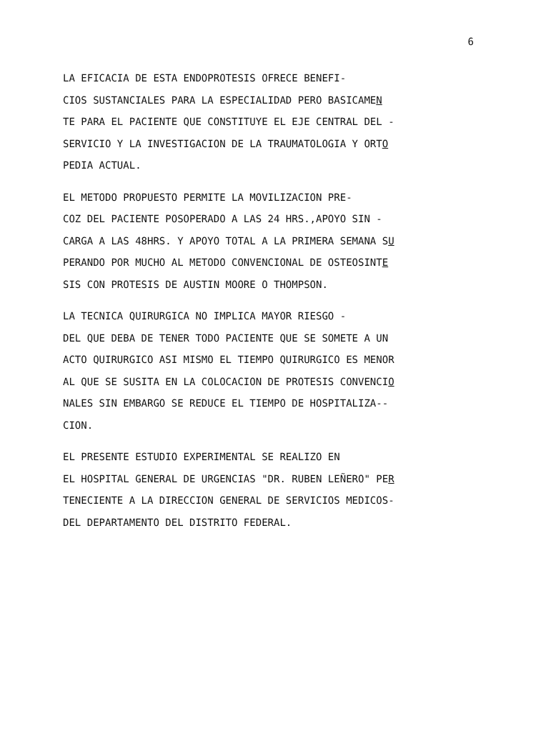6
LA EFICACIA DE ESTA ENDOPROTESIS OFRECE BENEFI- CIOS SUSTANCIALES PARA LA ESPECIALIDAD PERO BASICAMEN TE PARA EL PACIENTE QUE CONSTITUYE EL EJE CENTRAL DEL - SERVICIO Y LA INVESTIGACION DE LA TRAUMATOLOGIA Y ORTO PEDIA ACTUAL.
EL METODO PROPUESTO PERMITE LA MOVILIZACION PRE- COZ DEL PACIENTE POSOPERADO A LAS 24 HRS.,APOYO SIN - CARGA A LAS 48HRS. Y APOYO TOTAL A LA PRIMERA SEMANA SU PERANDO POR MUCHO AL METODO CONVENCIONAL DE OSTEOSINTE SIS CON PROTESIS DE AUSTIN MOORE O THOMPSON.
LA TECNICA QUIRURGICA NO IMPLICA MAYOR RIESGO - DEL QUE DEBA DE TENER TODO PACIENTE QUE SE SOMETE A UN ACTO QUIRURGICO ASI MISMO EL TIEMPO QUIRURGICO ES MENOR AL QUE SE SUSITA EN LA COLOCACION DE PROTESIS CONVENCIO NALES SIN EMBARGO SE REDUCE EL TIEMPO DE HOSPITALIZA-- CION.
EL PRESENTE ESTUDIO EXPERIMENTAL SE REALIZO EN EL HOSPITAL GENERAL DE URGENCIAS "DR. RUBEN LEÑERO" PER TENECIENTE A LA DIRECCION GENERAL DE SERVICIOS MEDICOS- DEL DEPARTAMENTO DEL DISTRITO FEDERAL.